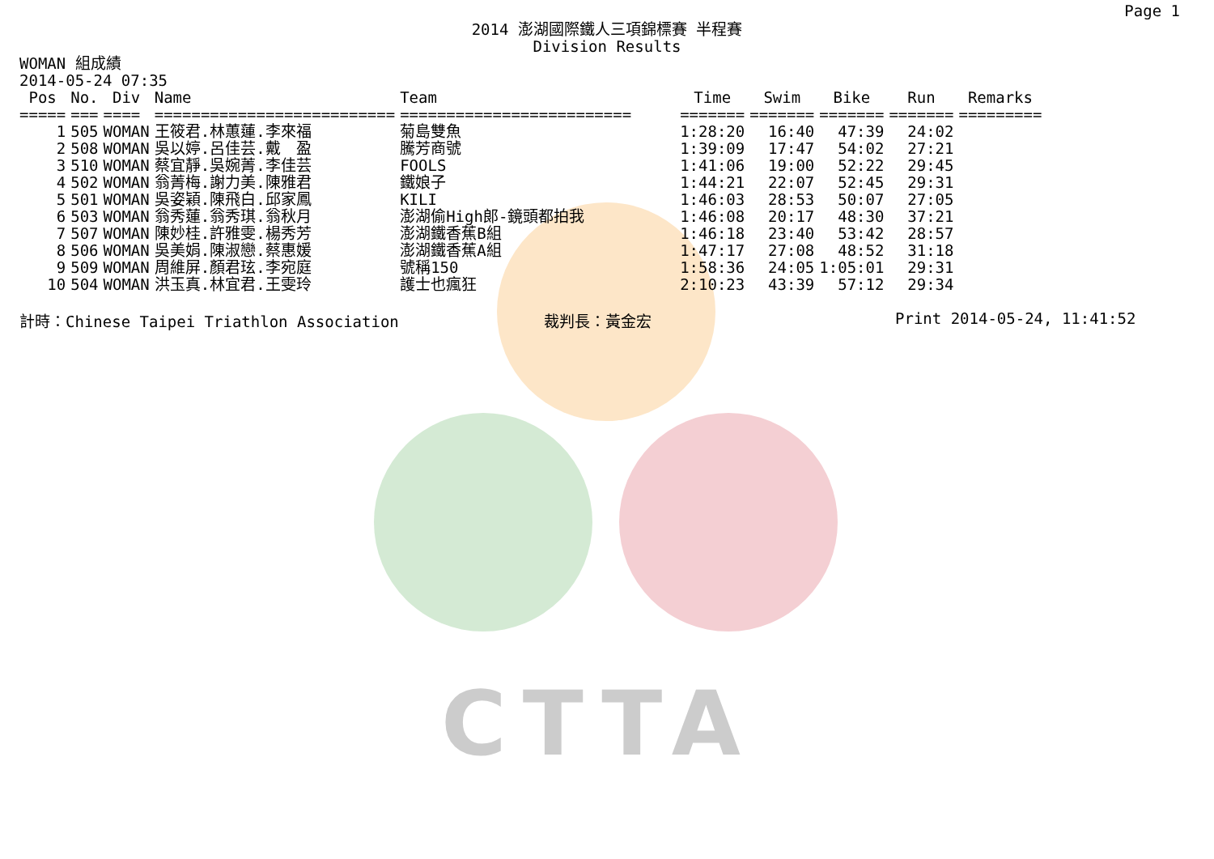CTTA
Page 1
2014 澎湖國際鐵人三項錦標賽 半程賽
Division Results
WOMAN 組成績
2014-05-24 07:35
| Pos | No. | Div | Name | Team | Time | Swim | Bike | Run | Remarks |
| --- | --- | --- | --- | --- | --- | --- | --- | --- | --- |
| ===== | === | ==== | ========================== | ========================= | ======= | ======= | ======= | ======= | ========= |
| 1 | 505 | WOMAN | 王筱君.林蕙蓮.李來福 | 菊島雙魚 | 1:28:20 | 16:40 | 47:39 | 24:02 | |
| 2 | 508 | WOMAN | 吳以婷.呂佳芸.戴 盈 | 騰芳商號 | 1:39:09 | 17:47 | 54:02 | 27:21 | |
| 3 | 510 | WOMAN | 蔡宜靜.吳婉菁.李佳芸 | FOOLS | 1:41:06 | 19:00 | 52:22 | 29:45 | |
| 4 | 502 | WOMAN | 翁菁梅.謝力美.陳雅君 | 鐵娘子 | 1:44:21 | 22:07 | 52:45 | 29:31 | |
| 5 | 501 | WOMAN | 吳姿穎.陳飛白.邱家鳳 | KILI | 1:46:03 | 28:53 | 50:07 | 27:05 | |
| 6 | 503 | WOMAN | 翁秀蓮.翁秀琪.翁秋月 | 澎湖偷High郎-鏡頭都拍我 | 1:46:08 | 20:17 | 48:30 | 37:21 | |
| 7 | 507 | WOMAN | 陳妙桂.許雅雯.楊秀芳 | 澎湖鐵香蕉B組 | 1:46:18 | 23:40 | 53:42 | 28:57 | |
| 8 | 506 | WOMAN | 吳美娟.陳淑戀.蔡惠媛 | 澎湖鐵香蕉A組 | 1:47:17 | 27:08 | 48:52 | 31:18 | |
| 9 | 509 | WOMAN | 周維屏.顏君玹.李宛庭 | 號稱150 | 1:58:36 | 24:05 | 1:05:01 | 29:31 | |
| 10 | 504 | WOMAN | 洪玉真.林宜君.王雯玲 | 護士也瘋狂 | 2:10:23 | 43:39 | 57:12 | 29:34 | |
計時：Chinese Taipei Triathlon Association 裁判長：黃金宏 Print 2014-05-24, 11:41:52